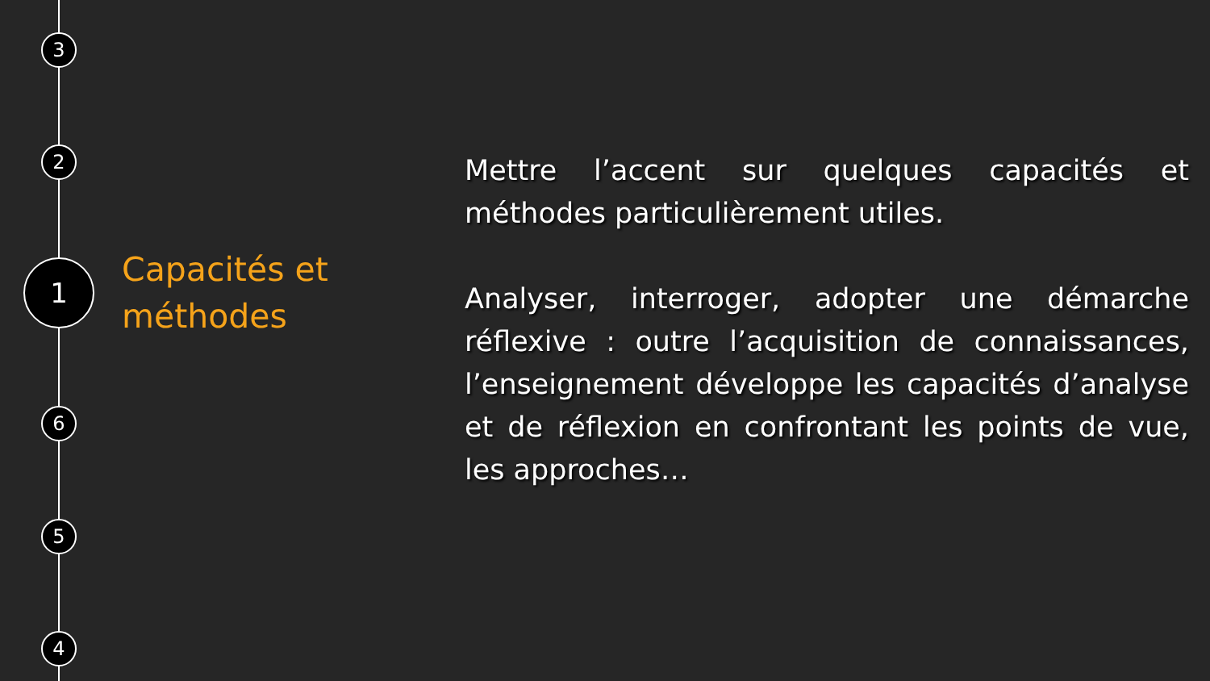3
2
1
6
5
4
Capacités et
méthodes
Mettre l’accent sur quelques capacités et méthodes particulièrement utiles.
Analyser, interroger, adopter une démarche réflexive : outre l’acquisition de connaissances, l’enseignement développe les capacités d’analyse et de réflexion en confrontant les points de vue, les approches…